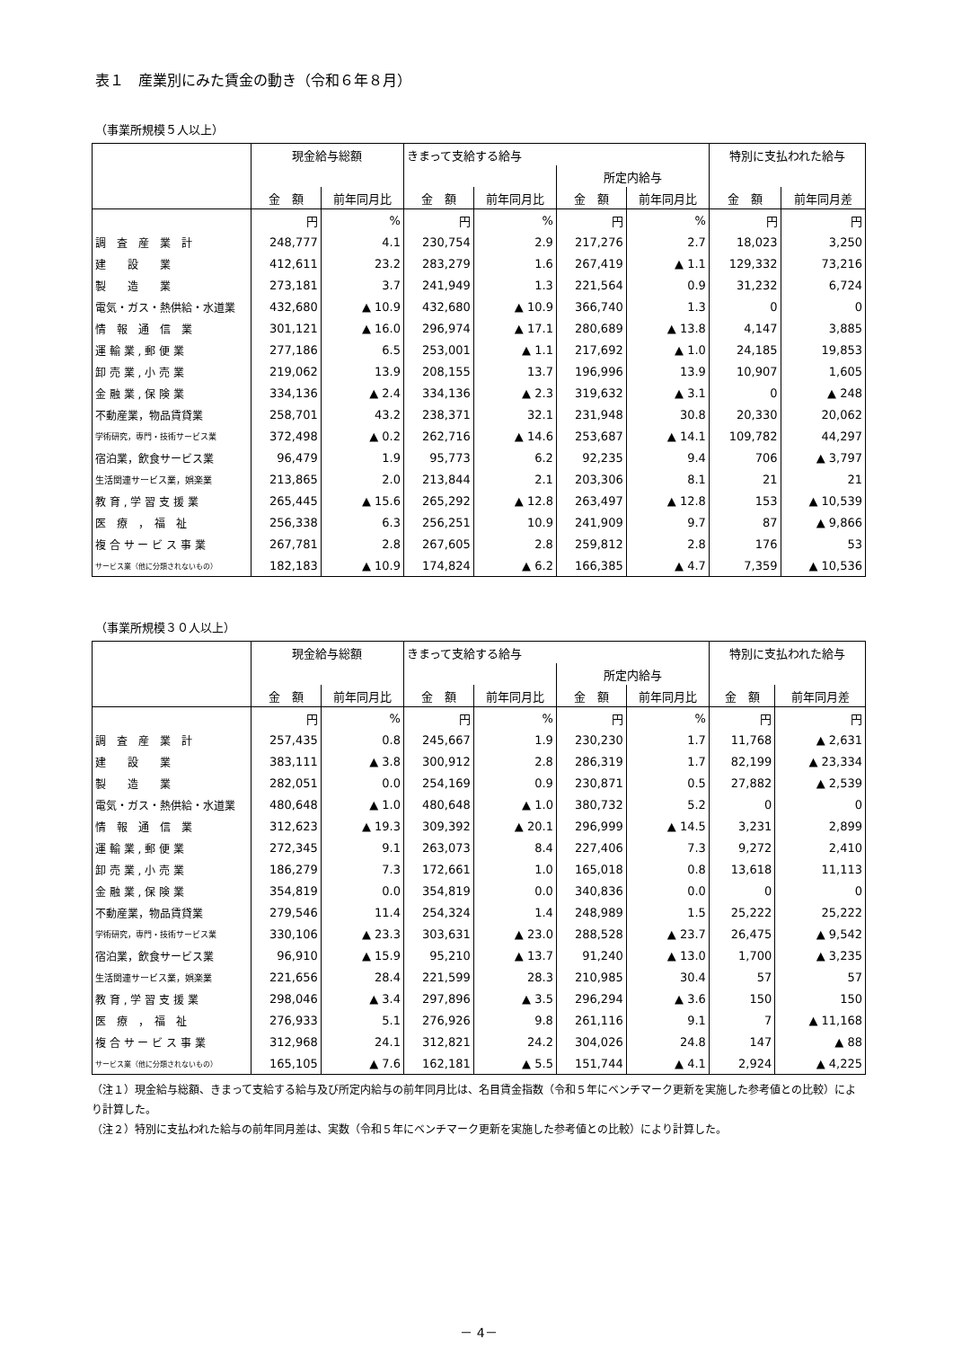表１　産業別にみた賃金の動き（令和６年８月）
（事業所規模５人以上）
| | 現金給与総額 | | きまって支給する給与 | | | | 特別に支払われた給与 | |
| --- | --- | --- | --- | --- | --- | --- | --- | --- |
| | | | | | 所定内給与 | | | |
| | 金 額 | 前年同月比 | 金 額 | 前年同月比 | 金 額 | 前年同月比 | 金 額 | 前年同月差 |
| | 円 | % | 円 | % | 円 | % | 円 | 円 |
| 調 査 産 業 計 | 248,777 | 4.1 | 230,754 | 2.9 | 217,276 | 2.7 | 18,023 | 3,250 |
| 建 設 業 | 412,611 | 23.2 | 283,279 | 1.6 | 267,419 | ▲ 1.1 | 129,332 | 73,216 |
| 製 造 業 | 273,181 | 3.7 | 241,949 | 1.3 | 221,564 | 0.9 | 31,232 | 6,724 |
| 電気・ガス・熱供給・水道業 | 432,680 | ▲ 10.9 | 432,680 | ▲ 10.9 | 366,740 | 1.3 | 0 | 0 |
| 情 報 通 信 業 | 301,121 | ▲ 16.0 | 296,974 | ▲ 17.1 | 280,689 | ▲ 13.8 | 4,147 | 3,885 |
| 運 輸 業 , 郵 便 業 | 277,186 | 6.5 | 253,001 | ▲ 1.1 | 217,692 | ▲ 1.0 | 24,185 | 19,853 |
| 卸 売 業 , 小 売 業 | 219,062 | 13.9 | 208,155 | 13.7 | 196,996 | 13.9 | 10,907 | 1,605 |
| 金 融 業 , 保 険 業 | 334,136 | ▲ 2.4 | 334,136 | ▲ 2.3 | 319,632 | ▲ 3.1 | 0 | ▲ 248 |
| 不動産業，物品賃貸業 | 258,701 | 43.2 | 238,371 | 32.1 | 231,948 | 30.8 | 20,330 | 20,062 |
| 学術研究，専門・技術サービス業 | 372,498 | ▲ 0.2 | 262,716 | ▲ 14.6 | 253,687 | ▲ 14.1 | 109,782 | 44,297 |
| 宿泊業，飲食サービス業 | 96,479 | 1.9 | 95,773 | 6.2 | 92,235 | 9.4 | 706 | ▲ 3,797 |
| 生活関連サービス業，娯楽業 | 213,865 | 2.0 | 213,844 | 2.1 | 203,306 | 8.1 | 21 | 21 |
| 教 育 , 学 習 支 援 業 | 265,445 | ▲ 15.6 | 265,292 | ▲ 12.8 | 263,497 | ▲ 12.8 | 153 | ▲ 10,539 |
| 医 療 ， 福 祉 | 256,338 | 6.3 | 256,251 | 10.9 | 241,909 | 9.7 | 87 | ▲ 9,866 |
| 複 合 サ ー ビ ス 事 業 | 267,781 | 2.8 | 267,605 | 2.8 | 259,812 | 2.8 | 176 | 53 |
| サービス業（他に分類されないもの） | 182,183 | ▲ 10.9 | 174,824 | ▲ 6.2 | 166,385 | ▲ 4.7 | 7,359 | ▲ 10,536 |
（事業所規模３０人以上）
| | 現金給与総額 | | きまって支給する給与 | | | | 特別に支払われた給与 | |
| --- | --- | --- | --- | --- | --- | --- | --- | --- |
| | | | | | 所定内給与 | | | |
| | 金 額 | 前年同月比 | 金 額 | 前年同月比 | 金 額 | 前年同月比 | 金 額 | 前年同月差 |
| | 円 | % | 円 | % | 円 | % | 円 | 円 |
| 調 査 産 業 計 | 257,435 | 0.8 | 245,667 | 1.9 | 230,230 | 1.7 | 11,768 | ▲ 2,631 |
| 建 設 業 | 383,111 | ▲ 3.8 | 300,912 | 2.8 | 286,319 | 1.7 | 82,199 | ▲ 23,334 |
| 製 造 業 | 282,051 | 0.0 | 254,169 | 0.9 | 230,871 | 0.5 | 27,882 | ▲ 2,539 |
| 電気・ガス・熱供給・水道業 | 480,648 | ▲ 1.0 | 480,648 | ▲ 1.0 | 380,732 | 5.2 | 0 | 0 |
| 情 報 通 信 業 | 312,623 | ▲ 19.3 | 309,392 | ▲ 20.1 | 296,999 | ▲ 14.5 | 3,231 | 2,899 |
| 運 輸 業 , 郵 便 業 | 272,345 | 9.1 | 263,073 | 8.4 | 227,406 | 7.3 | 9,272 | 2,410 |
| 卸 売 業 , 小 売 業 | 186,279 | 7.3 | 172,661 | 1.0 | 165,018 | 0.8 | 13,618 | 11,113 |
| 金 融 業 , 保 険 業 | 354,819 | 0.0 | 354,819 | 0.0 | 340,836 | 0.0 | 0 | 0 |
| 不動産業，物品賃貸業 | 279,546 | 11.4 | 254,324 | 1.4 | 248,989 | 1.5 | 25,222 | 25,222 |
| 学術研究，専門・技術サービス業 | 330,106 | ▲ 23.3 | 303,631 | ▲ 23.0 | 288,528 | ▲ 23.7 | 26,475 | ▲ 9,542 |
| 宿泊業，飲食サービス業 | 96,910 | ▲ 15.9 | 95,210 | ▲ 13.7 | 91,240 | ▲ 13.0 | 1,700 | ▲ 3,235 |
| 生活関連サービス業，娯楽業 | 221,656 | 28.4 | 221,599 | 28.3 | 210,985 | 30.4 | 57 | 57 |
| 教 育 , 学 習 支 援 業 | 298,046 | ▲ 3.4 | 297,896 | ▲ 3.5 | 296,294 | ▲ 3.6 | 150 | 150 |
| 医 療 ， 福 祉 | 276,933 | 5.1 | 276,926 | 9.8 | 261,116 | 9.1 | 7 | ▲ 11,168 |
| 複 合 サ ー ビ ス 事 業 | 312,968 | 24.1 | 312,821 | 24.2 | 304,026 | 24.8 | 147 | ▲ 88 |
| サービス業（他に分類されないもの） | 165,105 | ▲ 7.6 | 162,181 | ▲ 5.5 | 151,744 | ▲ 4.1 | 2,924 | ▲ 4,225 |
（注１）現金給与総額、きまって支給する給与及び所定内給与の前年同月比は、名目賃金指数（令和５年にベンチマーク更新を実施した参考値との比較）により計算した。
（注２）特別に支払われた給与の前年同月差は、実数（令和５年にベンチマーク更新を実施した参考値との比較）により計算した。
－ 4－